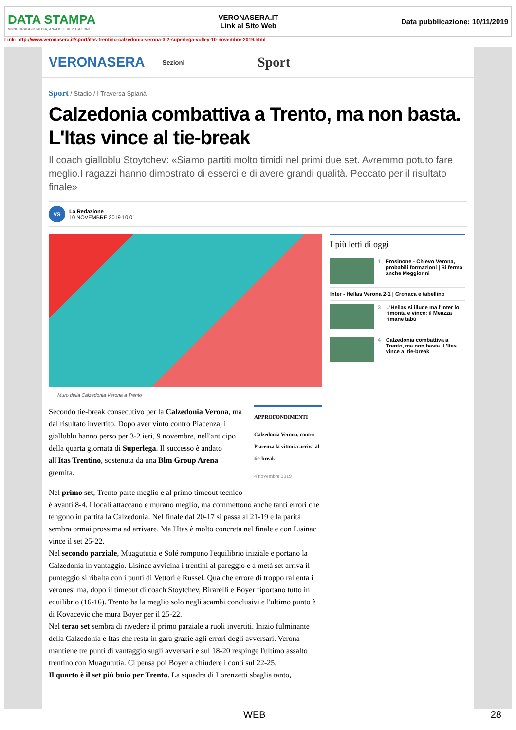DATA STAMPA
MONITORAGGIO MEDIA, ANALISI E REPUTAZIONE
VERONASERA.IT
Link al Sito Web
Data pubblicazione: 10/11/2019
Link: http://www.veronasera.it/sport/itas-trentino-calzedonia-verona-3-2-superlega-volley-10-novembre-2019.html
VERONASERA Sezioni Sport
Sport / Stadio / I Traversa Spianà
Calzedonia combattiva a Trento, ma non basta. L'Itas vince al tie-break
Il coach gialloblu Stoytchev: «Siamo partiti molto timidi nel primi due set. Avremmo potuto fare meglio.I ragazzi hanno dimostrato di esserci e di avere grandi qualità. Peccato per il risultato finale»
VS
La Redazione
10 NOVEMBRE 2019 10:01
Muro della Calzedonia Verona a Trento
APPROFONDIMENTI
Calzedonia Verona, contro Piacenza la vittoria arriva al tie-break
4 novembre 2019
Secondo tie-break consecutivo per la Calzedonia Verona, ma dal risultato invertito. Dopo aver vinto contro Piacenza, i gialloblu hanno perso per 3-2 ieri, 9 novembre, nell'anticipo della quarta giornata di Superlega. Il successo è andato all'Itas Trentino, sostenuta da una Blm Group Arena gremita.
Nel primo set, Trento parte meglio e al primo timeout tecnico è avanti 8-4. I locali attaccano e murano meglio, ma commettono anche tanti errori che tengono in partita la Calzedonia. Nel finale dal 20-17 si passa al 21-19 e la parità sembra ormai prossima ad arrivare. Ma l'Itas è molto concreta nel finale e con Lisinac vince il set 25-22.
Nel secondo parziale, Muagututia e Solé rompono l'equilibrio iniziale e portano la Calzedonia in vantaggio. Lisinac avvicina i trentini al pareggio e a metà set arriva il punteggio si ribalta con i punti di Vettori e Russel. Qualche errore di troppo rallenta i veronesi ma, dopo il timeout di coach Stoytchev, Birarelli e Boyer riportano tutto in equilibrio (16-16). Trento ha la meglio solo negli scambi conclusivi e l'ultimo punto è di Kovacevic che mura Boyer per il 25-22.
Nel terzo set sembra di rivedere il primo parziale a ruoli invertiti. Inizio fulminante della Calzedonia e Itas che resta in gara grazie agli errori degli avversari. Verona mantiene tre punti di vantaggio sugli avversari e sul 18-20 respinge l'ultimo assalto trentino con Muagututia. Ci pensa poi Boyer a chiudere i conti sul 22-25.
Il quarto è il set più buio per Trento. La squadra di Lorenzetti sbaglia tanto,
I più letti di oggi
1 Frosinone - Chievo Verona, probabili formazioni | Si ferma anche Meggiorini
Inter - Hellas Verona 2-1 | Cronaca e tabellino
3 L'Hellas si illude ma l'Inter lo rimonta e vince: il Meazza rimane tabù
4 Calzedonia combattiva a Trento, ma non basta. L'Itas vince al tie-break
WEB 28